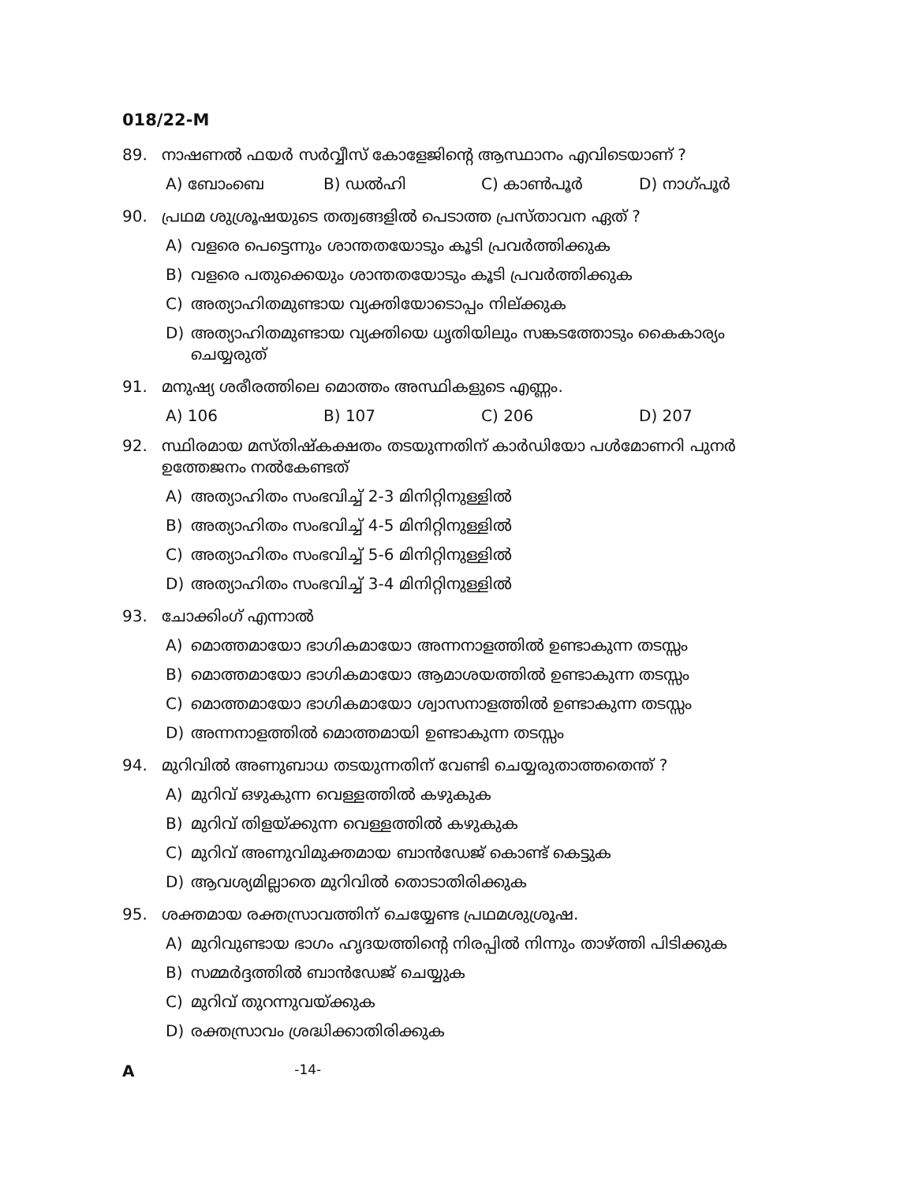018/22-M
89. നാഷണൽ ഫയർ സർവ്വീസ് കോളേജിന്റെ ആസ്ഥാനം എവിടെയാണ് ?
A) ബോംബെ B) ഡൽഹി C) കാൺപൂർ D) നാഗ്പൂർ
90. പ്രഥമ ശുശ്രൂഷയുടെ തത്വങ്ങളിൽ പെടാത്ത പ്രസ്താവന ഏത് ?
A) വളരെ പെട്ടെന്നും ശാന്തതയോടും കൂടി പ്രവർത്തിക്കുക
B) വളരെ പതുക്കെയും ശാന്തതയോടും കൂടി പ്രവർത്തിക്കുക
C) അത്യാഹിതമുണ്ടായ വ്യക്തിയോടൊപ്പം നില്ക്കുക
D) അത്യാഹിതമുണ്ടായ വ്യക്തിയെ ധൃതിയിലും സങ്കടത്തോടും കൈകാര്യം ചെയ്യരുത്
91. മനുഷ്യ ശരീരത്തിലെ മൊത്തം അസ്ഥികളുടെ എണ്ണം.
A) 106 B) 107 C) 206 D) 207
92. സ്ഥിരമായ മസ്തിഷ്കക്ഷതം തടയുന്നതിന് കാർഡിയോ പൾമോണറി പുനർ ഉത്തേജനം നൽകേണ്ടത്
A) അത്യാഹിതം സംഭവിച്ച് 2-3 മിനിറ്റിനുള്ളിൽ
B) അത്യാഹിതം സംഭവിച്ച് 4-5 മിനിറ്റിനുള്ളിൽ
C) അത്യാഹിതം സംഭവിച്ച് 5-6 മിനിറ്റിനുള്ളിൽ
D) അത്യാഹിതം സംഭവിച്ച് 3-4 മിനിറ്റിനുള്ളിൽ
93. ചോക്കിംഗ് എന്നാൽ
A) മൊത്തമായോ ഭാഗികമായോ അന്നനാളത്തിൽ ഉണ്ടാകുന്ന തടസ്സം
B) മൊത്തമായോ ഭാഗികമായോ ആമാശയത്തിൽ ഉണ്ടാകുന്ന തടസ്സം
C) മൊത്തമായോ ഭാഗികമായോ ശ്വാസനാളത്തിൽ ഉണ്ടാകുന്ന തടസ്സം
D) അന്നനാളത്തിൽ മൊത്തമായി ഉണ്ടാകുന്ന തടസ്സം
94. മുറിവിൽ അണുബാധ തടയുന്നതിന് വേണ്ടി ചെയ്യരുതാത്തതെന്ത് ?
A) മുറിവ് ഒഴുകുന്ന വെള്ളത്തിൽ കഴുകുക
B) മുറിവ് തിളയ്ക്കുന്ന വെള്ളത്തിൽ കഴുകുക
C) മുറിവ് അണുവിമുക്തമായ ബാൻഡേജ് കൊണ്ട് കെട്ടുക
D) ആവശ്യമില്ലാതെ മുറിവിൽ തൊടാതിരിക്കുക
95. ശക്തമായ രക്തസ്രാവത്തിന് ചെയ്യേണ്ട പ്രഥമശുശ്രൂഷ.
A) മുറിവുണ്ടായ ഭാഗം ഹൃദയത്തിന്റെ നിരപ്പിൽ നിന്നും താഴ്ത്തി പിടിക്കുക
B) സമ്മർദ്ദത്തിൽ ബാൻഡേജ് ചെയ്യുക
C) മുറിവ് തുറന്നുവയ്ക്കുക
D) രക്തസ്രാവം ശ്രദ്ധിക്കാതിരിക്കുക
A -14-